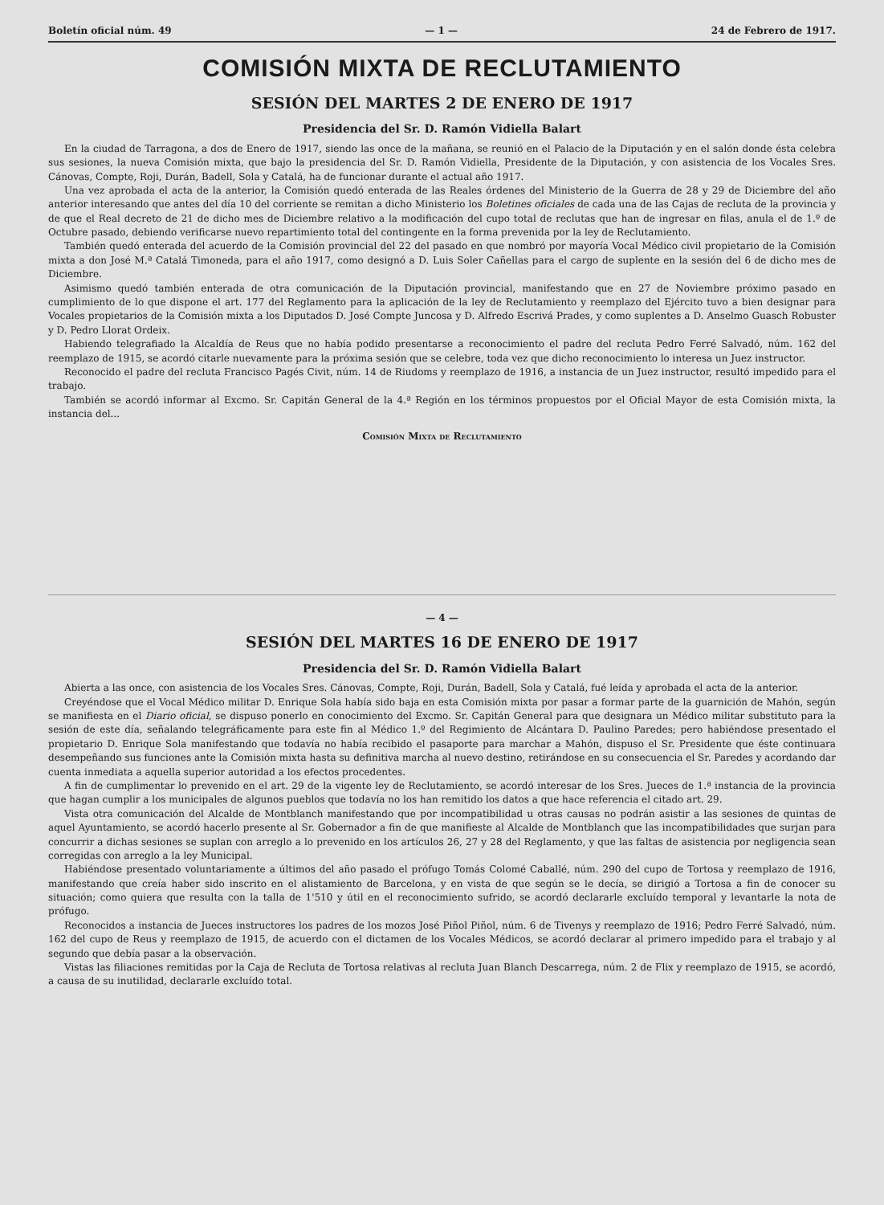Boletín oficial núm. 49 — 1 — 24 de Febrero de 1917.
COMISIÓN MIXTA DE RECLUTAMIENTO
SESIÓN DEL MARTES 2 DE ENERO DE 1917
Presidencia del Sr. D. Ramón Vidiella Balart
En la ciudad de Tarragona, a dos de Enero de 1917, siendo las once de la mañana, se reunió en el Palacio de la Diputación y en el salón donde ésta celebra sus sesiones, la nueva Comisión mixta, que bajo la presidencia del Sr. D. Ramón Vidiella, Presidente de la Diputación, y con asistencia de los Vocales Sres. Cánovas, Compte, Roji, Durán, Badell, Sola y Catalá, ha de funcionar durante el actual año 1917.
Una vez aprobada el acta de la anterior, la Comisión quedó enterada de las Reales órdenes del Ministerio de la Guerra de 28 y 29 de Diciembre del año anterior interesando que antes del día 10 del corriente se remitan a dicho Ministerio los Boletines oficiales de cada una de las Cajas de recluta de la provincia y de que el Real decreto de 21 de dicho mes de Diciembre relativo a la modificación del cupo total de reclutas que han de ingresar en filas, anula el de 1.º de Octubre pasado, debiendo verificarse nuevo repartimiento total del contingente en la forma prevenida por la ley de Reclutamiento.
También quedó enterada del acuerdo de la Comisión provincial del 22 del pasado en que nombró por mayoría Vocal Médico civil propietario de la Comisión mixta a don José M.ª Catalá Timoneda, para el año 1917, como designó a D. Luis Soler Cañellas para el cargo de suplente en la sesión del 6 de dicho mes de Diciembre.
Asimismo quedó también enterada de otra comunicación de la Diputación provincial, manifestando que en 27 de Noviembre próximo pasado en cumplimiento de lo que dispone el art. 177 del Reglamento para la aplicación de la ley de Reclutamiento y reemplazo del Ejército tuvo a bien designar para Vocales propietarios de la Comisión mixta a los Diputados D. José Compte Juncosa y D. Alfredo Escrivá Prades, y como suplentes a D. Anselmo Guasch Robuster y D. Pedro Llorat Ordeix.
Habiendo telegrafiado la Alcaldía de Reus que no había podido presentarse a reconocimiento el padre del recluta Pedro Ferré Salvadó, núm. 162 del reemplazo de 1915, se acordó citarle nuevamente para la próxima sesión que se celebre, toda vez que dicho reconocimiento lo interesa un Juez instructor.
Reconocido el padre del recluta Francisco Pagés Civit, núm. 14 de Riudoms y reemplazo de 1916, a instancia de un Juez instructor, resultó impedido para el trabajo.
También se acordó informar al Excmo. Sr. Capitán General de la 4.ª Región en los términos propuestos por el Oficial Mayor de esta Comisión mixta, la instancia del...
Comisión Mixta de Reclutamiento
— 4 —
SESIÓN DEL MARTES 16 DE ENERO DE 1917
Presidencia del Sr. D. Ramón Vidiella Balart
Abierta a las once, con asistencia de los Vocales Sres. Cánovas, Compte, Roji, Durán, Badell, Sola y Catalá, fué leída y aprobada el acta de la anterior.
Creyéndose que el Vocal Médico militar D. Enrique Sola había sido baja en esta Comisión mixta por pasar a formar parte de la guarnición de Mahón, según se manifiesta en el Diario oficial, se dispuso ponerlo en conocimiento del Excmo. Sr. Capitán General para que designara un Médico militar substituto para la sesión de este día, señalando telegráficamente para este fin al Médico 1.º del Regimiento de Alcántara D. Paulino Paredes; pero habiéndose presentado el propietario D. Enrique Sola manifestando que todavía no había recibido el pasaporte para marchar a Mahón, dispuso el Sr. Presidente que éste continuara desempeñando sus funciones ante la Comisión mixta hasta su definitiva marcha al nuevo destino, retirándose en su consecuencia el Sr. Paredes y acordando dar cuenta inmediata a aquella superior autoridad a los efectos procedentes.
A fin de cumplimentar lo prevenido en el art. 29 de la vigente ley de Reclutamiento, se acordó interesar de los Sres. Jueces de 1.ª instancia de la provincia que hagan cumplir a los municipales de algunos pueblos que todavía no los han remitido los datos a que hace referencia el citado art. 29.
Vista otra comunicación del Alcalde de Montblanch manifestando que por incompatibilidad u otras causas no podrán asistir a las sesiones de quintas de aquel Ayuntamiento, se acordó hacerlo presente al Sr. Gobernador a fin de que manifieste al Alcalde de Montblanch que las incompatibilidades que surjan para concurrir a dichas sesiones se suplan con arreglo a lo prevenido en los artículos 26, 27 y 28 del Reglamento, y que las faltas de asistencia por negligencia sean corregidas con arreglo a la ley Municipal.
Habiéndose presentado voluntariamente a últimos del año pasado el prófugo Tomás Colomé Caballé, núm. 290 del cupo de Tortosa y reemplazo de 1916, manifestando que creía haber sido inscrito en el alistamiento de Barcelona, y en vista de que según se le decía, se dirigió a Tortosa a fin de conocer su situación; como quiera que resulta con la talla de 1'510 y útil en el reconocimiento sufrido, se acordó declararle excluído temporal y levantarle la nota de prófugo.
Reconocidos a instancia de Jueces instructores los padres de los mozos José Piñol Piñol, núm. 6 de Tivenys y reemplazo de 1916; Pedro Ferré Salvadó, núm. 162 del cupo de Reus y reemplazo de 1915, de acuerdo con el dictamen de los Vocales Médicos, se acordó declarar al primero impedido para el trabajo y al segundo que debía pasar a la observación.
Vistas las filiaciones remitidas por la Caja de Recluta de Tortosa relativas al recluta Juan Blanch Descarrega, núm. 2 de Flix y reemplazo de 1915, se acordó, a causa de su inutilidad, declararle excluído total.